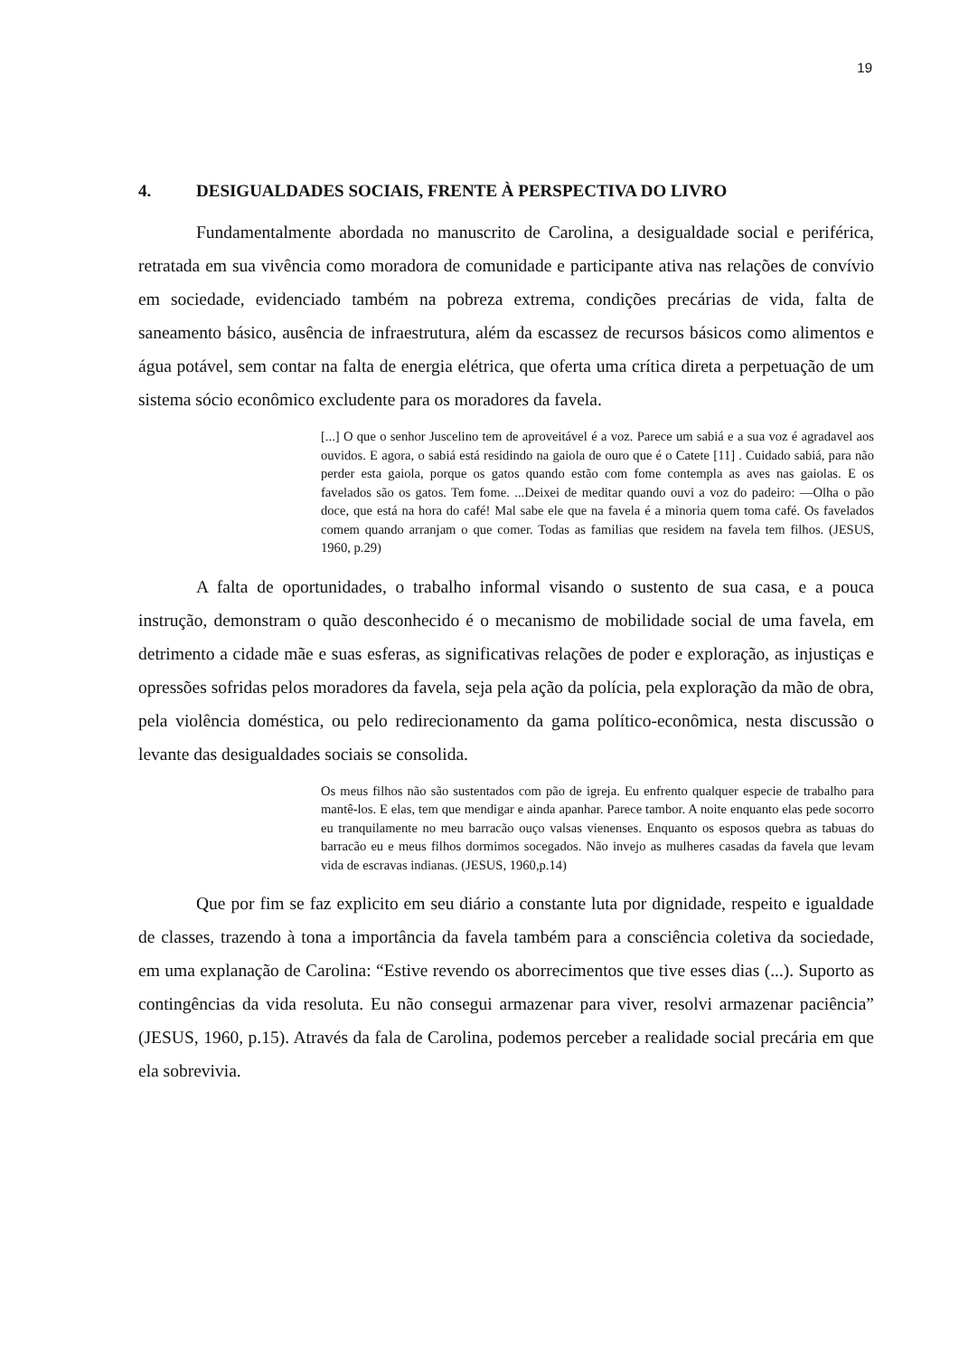19
4. DESIGUALDADES SOCIAIS, FRENTE À PERSPECTIVA DO LIVRO
Fundamentalmente abordada no manuscrito de Carolina, a desigualdade social e periférica, retratada em sua vivência como moradora de comunidade e participante ativa nas relações de convívio em sociedade, evidenciado também na pobreza extrema, condições precárias de vida, falta de saneamento básico, ausência de infraestrutura, além da escassez de recursos básicos como alimentos e água potável, sem contar na falta de energia elétrica, que oferta uma crítica direta a perpetuação de um sistema sócio econômico excludente para os moradores da favela.
[...] O que o senhor Juscelino tem de aproveitável é a voz. Parece um sabiá e a sua voz é agradavel aos ouvidos. E agora, o sabiá está residindo na gaiola de ouro que é o Catete [11] . Cuidado sabiá, para não perder esta gaiola, porque os gatos quando estão com fome contempla as aves nas gaiolas. E os favelados são os gatos. Tem fome. ...Deixei de meditar quando ouvi a voz do padeiro: —Olha o pão doce, que está na hora do café! Mal sabe ele que na favela é a minoria quem toma café. Os favelados comem quando arranjam o que comer. Todas as familias que residem na favela tem filhos. (JESUS, 1960, p.29)
A falta de oportunidades, o trabalho informal visando o sustento de sua casa, e a pouca instrução, demonstram o quão desconhecido é o mecanismo de mobilidade social de uma favela, em detrimento a cidade mãe e suas esferas, as significativas relações de poder e exploração, as injustiças e opressões sofridas pelos moradores da favela, seja pela ação da polícia, pela exploração da mão de obra, pela violência doméstica, ou pelo redirecionamento da gama político-econômica, nesta discussão o levante das desigualdades sociais se consolida.
Os meus filhos não são sustentados com pão de igreja. Eu enfrento qualquer especie de trabalho para mantê-los. E elas, tem que mendigar e ainda apanhar. Parece tambor. A noite enquanto elas pede socorro eu tranquilamente no meu barracão ouço valsas vienenses. Enquanto os esposos quebra as tabuas do barracão eu e meus filhos dormimos socegados. Não invejo as mulheres casadas da favela que levam vida de escravas indianas. (JESUS, 1960,p.14)
Que por fim se faz explicito em seu diário a constante luta por dignidade, respeito e igualdade de classes, trazendo à tona a importância da favela também para a consciência coletiva da sociedade, em uma explanação de Carolina: “Estive revendo os aborrecimentos que tive esses dias (...). Suporto as contingências da vida resoluta. Eu não consegui armazenar para viver, resolvi armazenar paciência” (JESUS, 1960, p.15). Através da fala de Carolina, podemos perceber a realidade social precária em que ela sobrevivia.